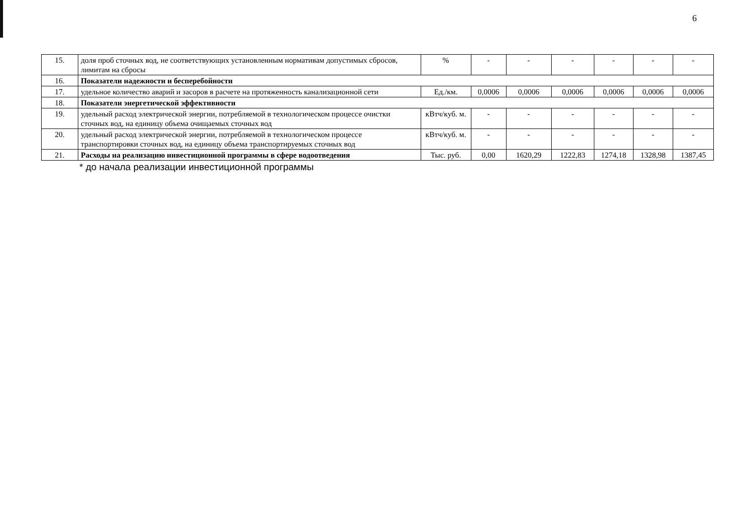6
| 15. | доля проб сточных вод, не соответствующих установленным нормативам допустимых сбросов, лимитам на сбросы | % | - | - | - | - | - | - |
| 16. | Показатели надежности и бесперебойности | | | | | | | |
| 17. | удельное количество аварий и засоров в расчете на протяженность канализационной сети | Ед./км. | 0,0006 | 0,0006 | 0,0006 | 0,0006 | 0,0006 | 0,0006 |
| 18. | Показатели энергетической эффективности | | | | | | | |
| 19. | удельный расход электрической энергии, потребляемой в технологическом процессе очистки сточных вод, на единицу объема очищаемых сточных вод | кВтч/куб. м. | - | - | - | - | - | - |
| 20. | удельный расход электрической энергии, потребляемой в технологическом процессе транспортировки сточных вод, на единицу объема транспортируемых сточных вод | кВтч/куб. м. | - | - | - | - | - | - |
| 21. | Расходы на реализацию инвестиционной программы в сфере водоотведения | Тыс. руб. | 0,00 | 1620,29 | 1222,83 | 1274,18 | 1328,98 | 1387,45 |
* до начала реализации инвестиционной программы